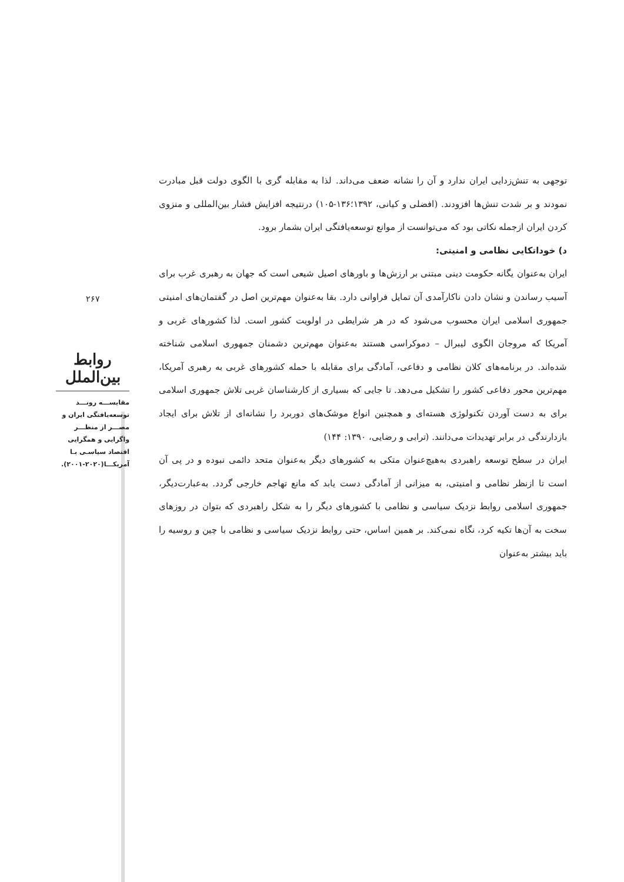۲۶۷
روابط بین‌الملل
مقایســـه رونـــد توسعه‌یافتگی ایران و مصـــر از منظـــر واگرایی و همگرایی اقتصاد سیاسـی بـا آمریکـــا(۲۰۲۰-۲۰۰۱).
توجهی به تنش‌زدایی ایران ندارد و آن را نشانه ضعف می‌داند. لذا به مقابله گری با الگوی دولت قبل مبادرت نمودند و بر شدت تنش‌ها افزودند. (افضلی و کیانی، ۱۳۹۲؛۱۳۶-۱۰۵) درنتیجه افزایش فشار بین‌المللی و منزوی کردن ایران ازجمله نکاتی بود که می‌توانست از موانع توسعه‌یافتگی ایران بشمار برود.
د) خوداتکایی نظامی و امنیتی:
ایران به‌عنوان یگانه حکومت دینی مبتنی بر ارزش‌ها و باورهای اصیل شیعی است که جهان به رهبری غرب برای آسیب رساندن و نشان دادن ناکارآمدی آن تمایل فراوانی دارد. بقا به‌عنوان مهم‌ترین اصل در گفتمان‌های امنیتی جمهوری اسلامی ایران محسوب می‌شود که در هر شرایطی در اولویت کشور است. لذا کشورهای غربی و آمریکا که مروجان الگوی لیبرال – دموکراسی هستند به‌عنوان مهم‌ترین دشمنان جمهوری اسلامی شناخته شده‌اند. در برنامه‌های کلان نظامی و دفاعی، آمادگی برای مقابله با حمله کشورهای غربی به رهبری آمریکا، مهم‌ترین محور دفاعی کشور را تشکیل می‌دهد. تا جایی که بسیاری از کارشناسان غربی تلاش جمهوری اسلامی برای به دست آوردن تکنولوژی هسته‌ای و همچنین انواع موشک‌های دوربرد را نشانه‌ای از تلاش برای ایجاد بازدارندگی در برابر تهدیدات می‌دانند. (ترابی و رضایی، ۱۳۹۰: ۱۴۴)
ایران در سطح توسعه راهبردی به‌هیچ‌عنوان متکی به کشورهای دیگر به‌عنوان متحد دائمی نبوده و در پی آن است تا ازنظر نظامی و امنیتی، به میزانی از آمادگی دست یابد که مانع تهاجم خارجی گردد. به‌عبارت‌دیگر، جمهوری اسلامی روابط نزدیک سیاسی و نظامی با کشورهای دیگر را به شکل راهبردی که بتوان در روزهای سخت به آن‌ها تکیه کرد، نگاه نمی‌کند. بر همین اساس، حتی روابط نزدیک سیاسی و نظامی با چین و روسیه را باید بیشتر به‌عنوان